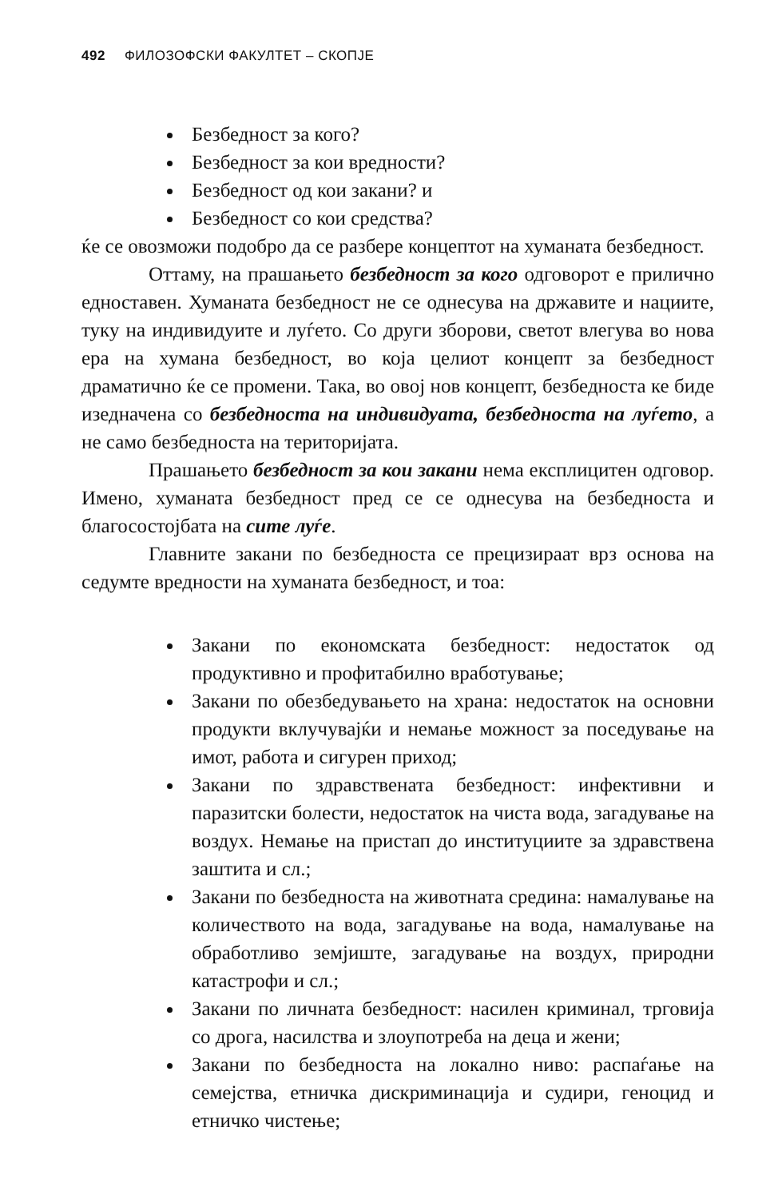492 ФИЛОЗОФСКИ ФАКУЛТЕТ – СКОПЈЕ
Безбедност за кого?
Безбедност за кои вредности?
Безбедност од кои закани? и
Безбедност со кои средства?
ќе се овозможи подобро да се разбере концептот на хуманата безбедност.
Оттаму, на прашањето безбедност за кого одговорот е прилично едноставен. Хуманата безбедност не се однесува на државите и нациите, туку на индивидуите и луѓето. Со други зборови, светот влегува во нова ера на хумана безбедност, во која целиот концепт за безбедност драматично ќе се промени. Така, во овој нов концепт, безбедноста ке биде изедначена со безбедноста на индивидуата, безбедноста на луѓето, а не само безбедноста на територијата.
Прашањето безбедност за кои закани нема експлицитен одговор. Имено, хуманата безбедност пред се се однесува на безбедноста и благосостојбата на сите луѓе.
Главните закани по безбедноста се прецизираат врз основа на седумте вредности на хуманата безбедност, и тоа:
Закани по економската безбедност: недостаток од продуктивно и профитабилно вработување;
Закани по обезбедувањето на храна: недостаток на основни продукти вклучувајќи и немање можност за поседување на имот, работа и сигурен приход;
Закани по здравствената безбедност: инфективни и паразитски болести, недостаток на чиста вода, загадување на воздух. Немање на пристап до институциите за здравствена заштита и сл.;
Закани по безбедноста на животната средина: намалување на количеството на вода, загадување на вода, намалување на обработливо земјиште, загадување на воздух, природни катастрофи и сл.;
Закани по личната безбедност: насилен криминал, трговија со дрога, насилства и злоупотреба на деца и жени;
Закани по безбедноста на локално ниво: распаѓање на семејства, етничка дискриминација и судири, геноцид и етничко чистење;